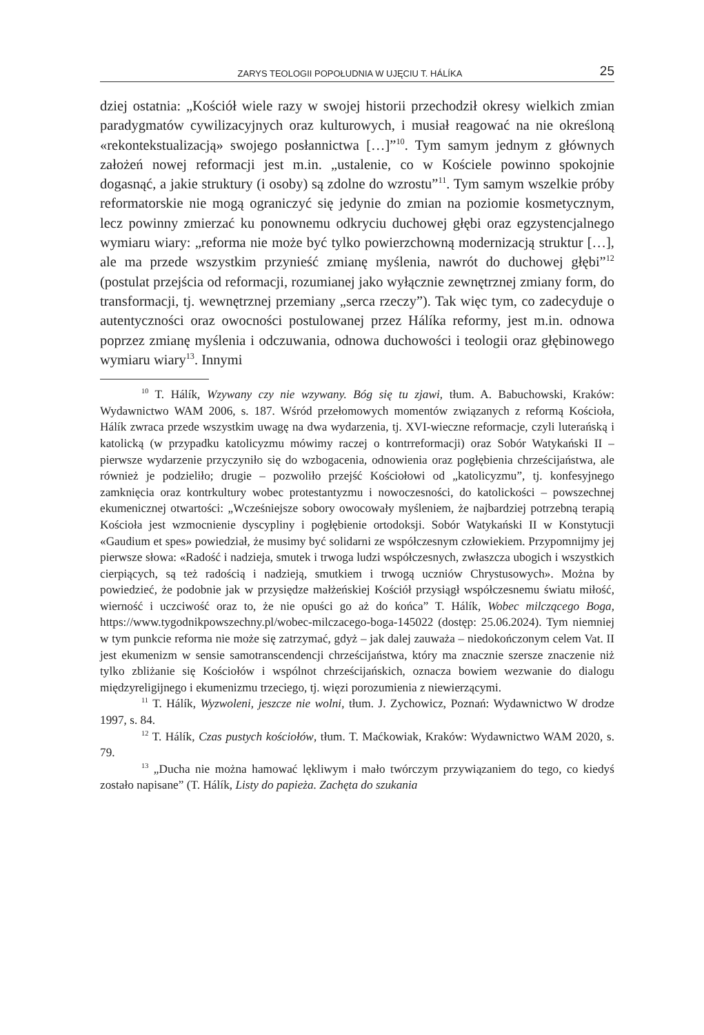ZARYS TEOLOGII POPOŁUDNIA W UJĘCIU T. HÁLÍKA 25
dziej ostatnia: „Kościół wiele razy w swojej historii przechodził okresy wielkich zmian paradygmatów cywilizacyjnych oraz kulturowych, i musiał reagować na nie określoną «rekontekstualizacją» swojego posłannictwa […]”<sup>10</sup>. Tym samym jednym z głównych założeń nowej reformacji jest m.in. „ustalenie, co w Kościele powinno spokojnie dogasnąć, a jakie struktury (i osoby) są zdolne do wzrostu”<sup>11</sup>. Tym samym wszelkie próby reformatorskie nie mogą ograniczyć się jedynie do zmian na poziomie kosmetycznym, lecz powinny zmierzać ku ponownemu odkryciu duchowej głębi oraz egzystencjalnego wymiaru wiary: „reforma nie może być tylko powierzchowną modernizacją struktur […], ale ma przede wszystkim przynieść zmianę myślenia, nawrót do duchowej głębi”<sup>12</sup> (postulat przejścia od reformacji, rozumianej jako wyłącznie zewnętrznej zmiany form, do transformacji, tj. wewnętrznej przemiany „serca rzeczy”). Tak więc tym, co zadecyduje o autentyczności oraz owocności postulowanej przez Hálíka reformy, jest m.in. odnowa poprzez zmianę myślenia i odczuwania, odnowa duchowości i teologii oraz głębinowego wymiaru wiary<sup>13</sup>. Innymi
<sup>10</sup> T. Hálík, Wzywany czy nie wzywany. Bóg się tu zjawi, tłum. A. Babuchowski, Kraków: Wydawnictwo WAM 2006, s. 187. Wśród przełomowych momentów związanych z reformą Kościoła, Hálík zwraca przede wszystkim uwagę na dwa wydarzenia, tj. XVI-wieczne reformacje, czyli luterańską i katolicką (w przypadku katolicyzmu mówimy raczej o kontrreformacji) oraz Sobór Watykański II – pierwsze wydarzenie przyczyniło się do wzbogacenia, odnowienia oraz pogłębienia chrześcijaństwa, ale również je podzieliło; drugie – pozwoliło przejść Kościołowi od „katolicyzmu”, tj. konfesyjnego zamknięcia oraz kontrkultury wobec protestantyzmu i nowoczesności, do katolickości – powszechnej ekumenicznej otwartości: „Wcześniejsze sobory owocowały myśleniem, że najbardziej potrzebną terapią Kościoła jest wzmocnienie dyscypliny i pogłębienie ortodoksji. Sobór Watykański II w Konstytucji «Gaudium et spes» powiedział, że musimy być solidarni ze współczesnym człowiekiem. Przypomnijmy jej pierwsze słowa: «Radość i nadzieja, smutek i trwoga ludzi współczesnych, zwłaszcza ubogich i wszystkich cierpiących, są też radością i nadzieją, smutkiem i trwogą uczniów Chrystusowych». Można by powiedzieć, że podobnie jak w przysiędze małżeńskiej Kościół przysiągł współczesnemu światu miłość, wierność i uczciwość oraz to, że nie opuści go aż do końca” T. Hálík, Wobec milczącego Boga, https://www.tygodnikpowszechny.pl/wobec-milczacego-boga-145022 (dostęp: 25.06.2024). Tym niemniej w tym punkcie reforma nie może się zatrzymać, gdyż – jak dalej zauważa – niedokończonym celem Vat. II jest ekumenizm w sensie samotranscendencji chrześcijaństwa, który ma znacznie szersze znaczenie niż tylko zbliżanie się Kościołów i wspólnot chrześcijańskich, oznacza bowiem wezwanie do dialogu międzyreligijnego i ekumenizmu trzeciego, tj. więzi porozumienia z niewierzącymi.
<sup>11</sup> T. Hálík, Wyzwoleni, jeszcze nie wolni, tłum. J. Zychowicz, Poznań: Wydawnictwo W drodze 1997, s. 84.
<sup>12</sup> T. Hálík, Czas pustych kościołów, tłum. T. Maćkowiak, Kraków: Wydawnictwo WAM 2020, s. 79.
<sup>13</sup> „Ducha nie można hamować lękliwym i mało twórczym przywiązaniem do tego, co kiedyś zostało napisane” (T. Hálík, Listy do papieża. Zachęta do szukania